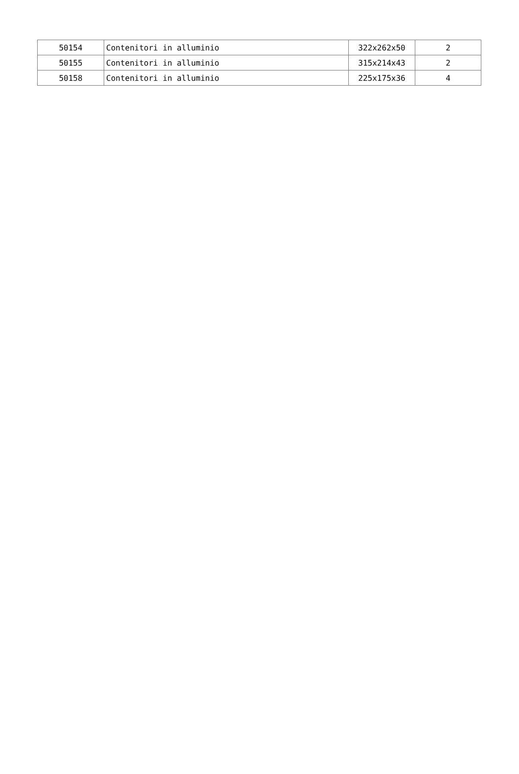| 50154 | Contenitori in alluminio | 322x262x50 | 2 |
| 50155 | Contenitori in alluminio | 315x214x43 | 2 |
| 50158 | Contenitori in alluminio | 225x175x36 | 4 |